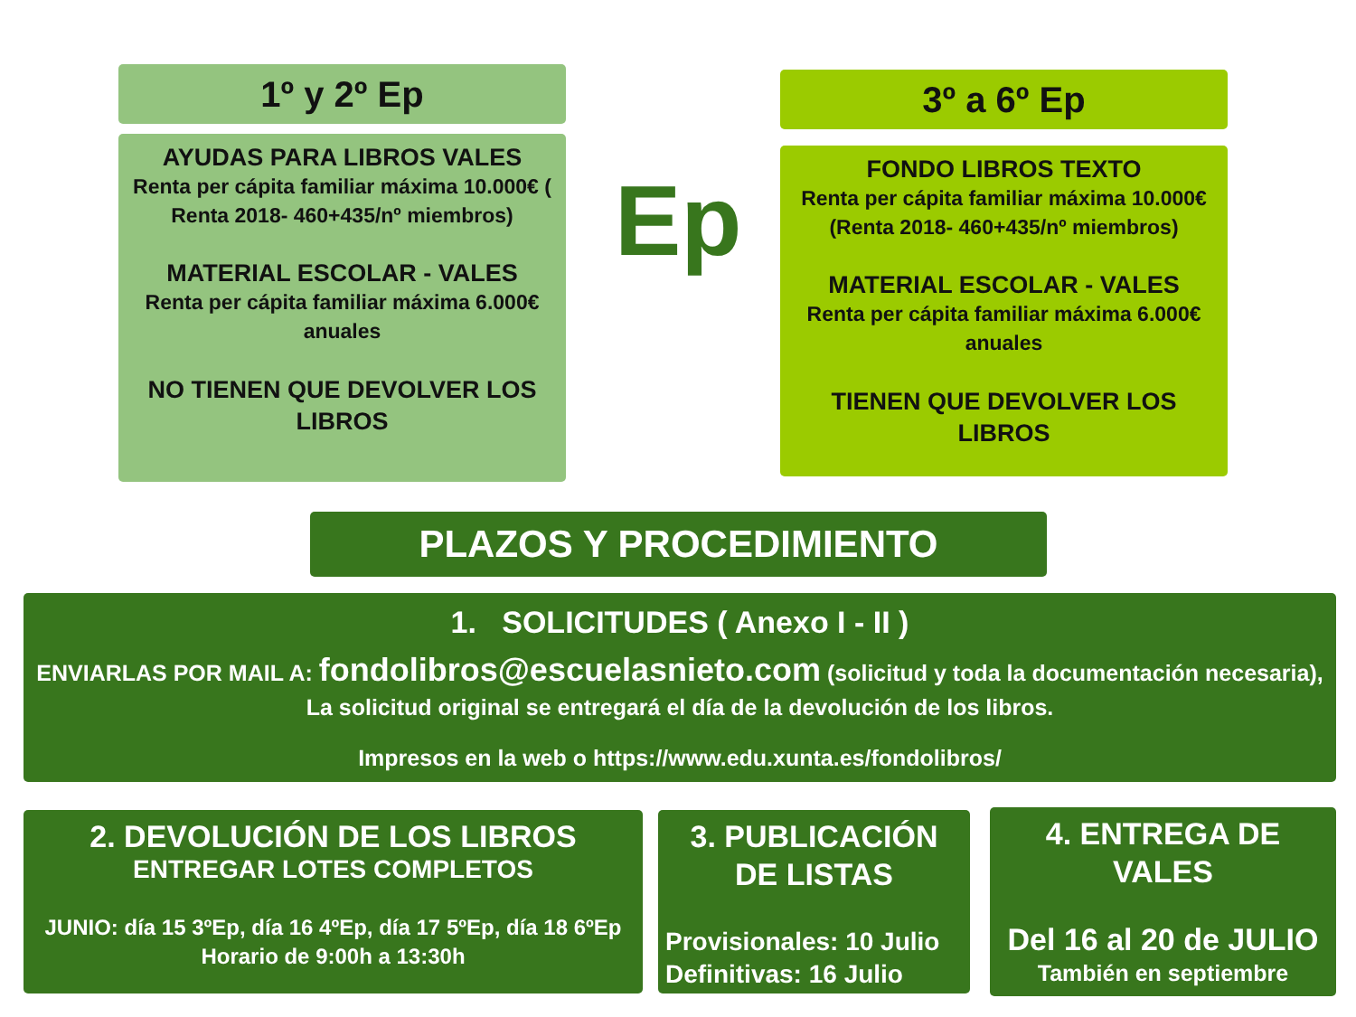1º y 2º Ep
AYUDAS PARA LIBROS VALES
Renta per cápita familiar máxima 10.000€ ( Renta 2018- 460+435/nº miembros)
MATERIAL ESCOLAR - VALES
Renta per cápita familiar máxima 6.000€ anuales
NO TIENEN QUE DEVOLVER LOS LIBROS
Ep
3º a 6º Ep
FONDO LIBROS TEXTO
Renta per cápita familiar máxima 10.000€ (Renta 2018- 460+435/nº miembros)
MATERIAL ESCOLAR - VALES
Renta per cápita familiar máxima 6.000€ anuales
TIENEN QUE DEVOLVER LOS LIBROS
PLAZOS Y PROCEDIMIENTO
1. SOLICITUDES ( Anexo I - II )
ENVIARLAS POR MAIL A: fondolibros@escuelasnieto.com (solicitud y toda la documentación necesaria), La solicitud original se entregará el día de la devolución de los libros.
Impresos en la web o https://www.edu.xunta.es/fondolibros/
2. DEVOLUCIÓN DE LOS LIBROS
ENTREGAR LOTES COMPLETOS
JUNIO: día 15 3ºEp, día 16 4ºEp, día 17 5ºEp, día 18 6ºEp
Horario de 9:00h a 13:30h
3. PUBLICACIÓN DE LISTAS
Provisionales: 10 Julio
Definitivas: 16 Julio
4. ENTREGA DE VALES
Del 16 al 20 de JULIO
También en septiembre